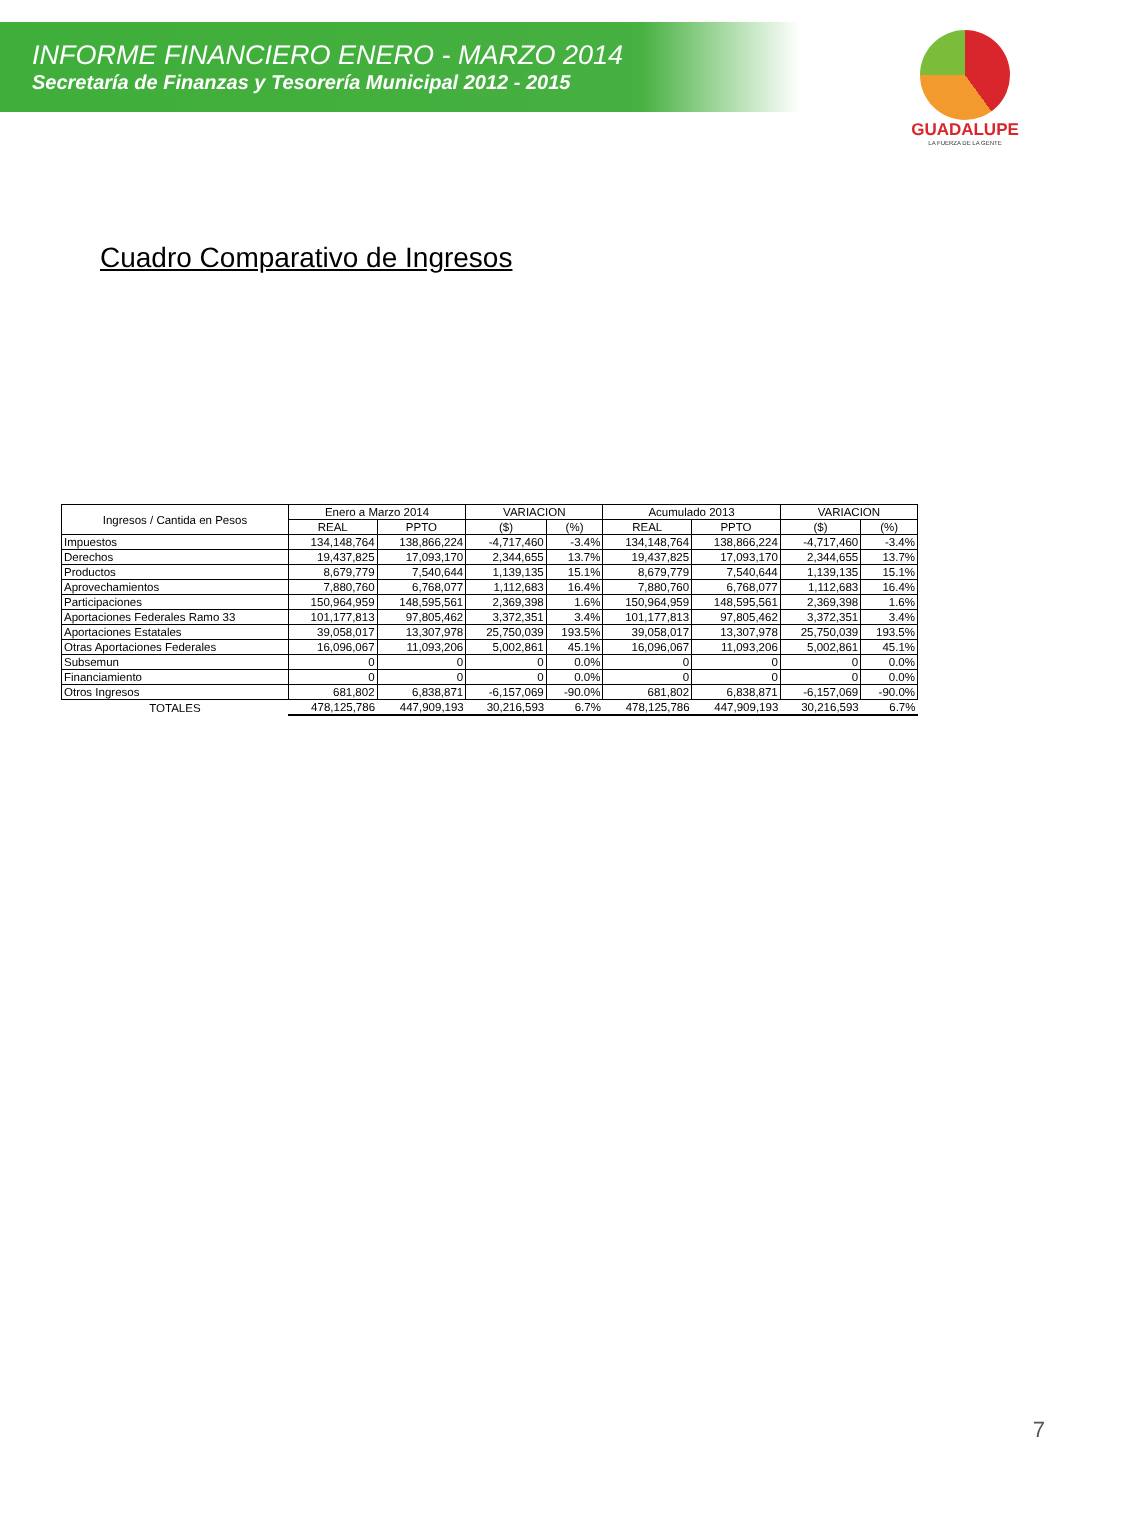INFORME FINANCIERO ENERO - MARZO 2014
Secretaría de Finanzas y Tesorería Municipal 2012 - 2015
GUADALUPE
LA FUERZA DE LA GENTE
Cuadro Comparativo de Ingresos
| Ingresos / Cantida en Pesos | Enero a Marzo 2014 | | VARIACION | | Acumulado 2013 | | VARIACION | |
| --- | --- | --- | --- | --- | --- | --- | --- | --- |
| | REAL | PPTO | ($) | (%) | REAL | PPTO | ($) | (%) |
| Impuestos | 134,148,764 | 138,866,224 | -4,717,460 | -3.4% | 134,148,764 | 138,866,224 | -4,717,460 | -3.4% |
| Derechos | 19,437,825 | 17,093,170 | 2,344,655 | 13.7% | 19,437,825 | 17,093,170 | 2,344,655 | 13.7% |
| Productos | 8,679,779 | 7,540,644 | 1,139,135 | 15.1% | 8,679,779 | 7,540,644 | 1,139,135 | 15.1% |
| Aprovechamientos | 7,880,760 | 6,768,077 | 1,112,683 | 16.4% | 7,880,760 | 6,768,077 | 1,112,683 | 16.4% |
| Participaciones | 150,964,959 | 148,595,561 | 2,369,398 | 1.6% | 150,964,959 | 148,595,561 | 2,369,398 | 1.6% |
| Aportaciones Federales Ramo 33 | 101,177,813 | 97,805,462 | 3,372,351 | 3.4% | 101,177,813 | 97,805,462 | 3,372,351 | 3.4% |
| Aportaciones Estatales | 39,058,017 | 13,307,978 | 25,750,039 | 193.5% | 39,058,017 | 13,307,978 | 25,750,039 | 193.5% |
| Otras Aportaciones Federales | 16,096,067 | 11,093,206 | 5,002,861 | 45.1% | 16,096,067 | 11,093,206 | 5,002,861 | 45.1% |
| Subsemun | 0 | 0 | 0 | 0.0% | 0 | 0 | 0 | 0.0% |
| Financiamiento | 0 | 0 | 0 | 0.0% | 0 | 0 | 0 | 0.0% |
| Otros Ingresos | 681,802 | 6,838,871 | -6,157,069 | -90.0% | 681,802 | 6,838,871 | -6,157,069 | -90.0% |
| TOTALES | 478,125,786 | 447,909,193 | 30,216,593 | 6.7% | 478,125,786 | 447,909,193 | 30,216,593 | 6.7% |
7